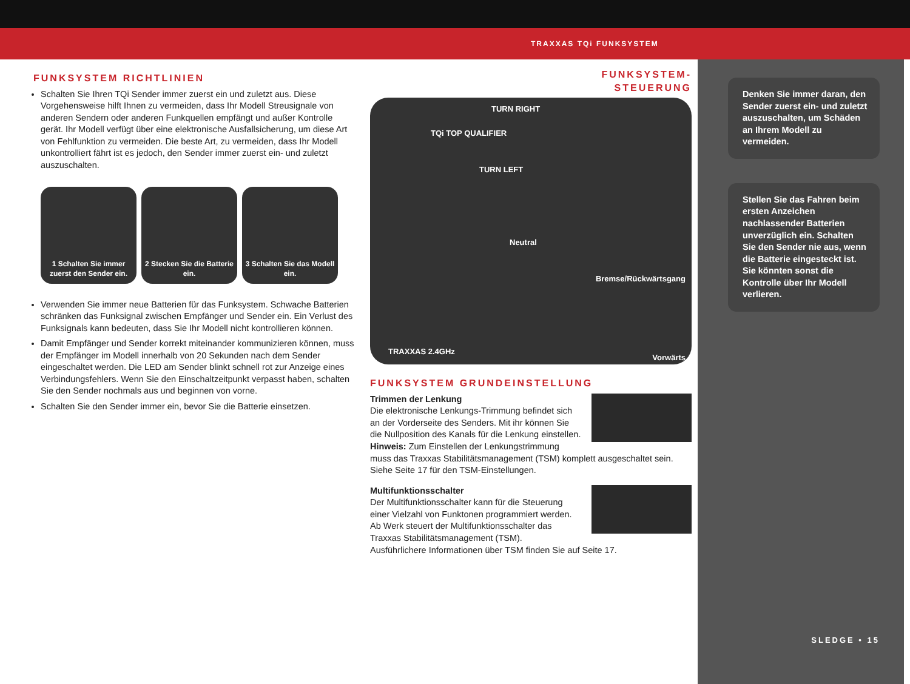TRAXXAS TQi FUNKSYSTEM
FUNKSYSTEM RICHTLINIEN
Schalten Sie Ihren TQi Sender immer zuerst ein und zuletzt aus. Diese Vorgehensweise hilft Ihnen zu vermeiden, dass Ihr Modell Streusignale von anderen Sendern oder anderen Funkquellen empfängt und außer Kontrolle gerät. Ihr Modell verfügt über eine elektronische Ausfallsicherung, um diese Art von Fehlfunktion zu vermeiden. Die beste Art, zu vermeiden, dass Ihr Modell unkontrolliert fährt ist es jedoch, den Sender immer zuerst ein- und zuletzt auszuschalten.
1 Schalten Sie immer zuerst den Sender ein.
2 Stecken Sie die Batterie ein.
3 Schalten Sie das Modell ein.
Verwenden Sie immer neue Batterien für das Funksystem. Schwache Batterien schränken das Funksignal zwischen Empfänger und Sender ein. Ein Verlust des Funksignals kann bedeuten, dass Sie Ihr Modell nicht kontrollieren können.
Damit Empfänger und Sender korrekt miteinander kommunizieren können, muss der Empfänger im Modell innerhalb von 20 Sekunden nach dem Sender eingeschaltet werden. Die LED am Sender blinkt schnell rot zur Anzeige eines Verbindungsfehlers. Wenn Sie den Einschaltzeitpunkt verpasst haben, schalten Sie den Sender nochmals aus und beginnen von vorne.
Schalten Sie den Sender immer ein, bevor Sie die Batterie einsetzen.
FUNKSYSTEM-
STEUERUNG
TQi TOP QUALIFIER
TURN RIGHT
TURN LEFT
Neutral
Bremse/Rückwärtsgang
Vorwärts
TRAXXAS 2.4GHz
FUNKSYSTEM GRUNDEINSTELLUNG
Trimmen der Lenkung
Die elektronische Lenkungs-Trimmung befindet sich an der Vorderseite des Senders. Mit ihr können Sie die Nullposition des Kanals für die Lenkung einstellen. Hinweis: Zum Einstellen der Lenkungstrimmung muss das Traxxas Stabilitätsmanagement (TSM) komplett ausgeschaltet sein. Siehe Seite 17 für den TSM-Einstellungen.
Multifunktionsschalter
Der Multifunktionsschalter kann für die Steuerung einer Vielzahl von Funktonen programmiert werden. Ab Werk steuert der Multifunktionsschalter das Traxxas Stabilitätsmanagement (TSM).
Ausführlichere Informationen über TSM finden Sie auf Seite 17.
Denken Sie immer daran, den Sender zuerst ein- und zuletzt auszuschalten, um Schäden an Ihrem Modell zu vermeiden.
Stellen Sie das Fahren beim ersten Anzeichen nachlassender Batterien unverzüglich ein. Schalten Sie den Sender nie aus, wenn die Batterie eingesteckt ist. Sie könnten sonst die Kontrolle über Ihr Modell verlieren.
SLEDGE • 15